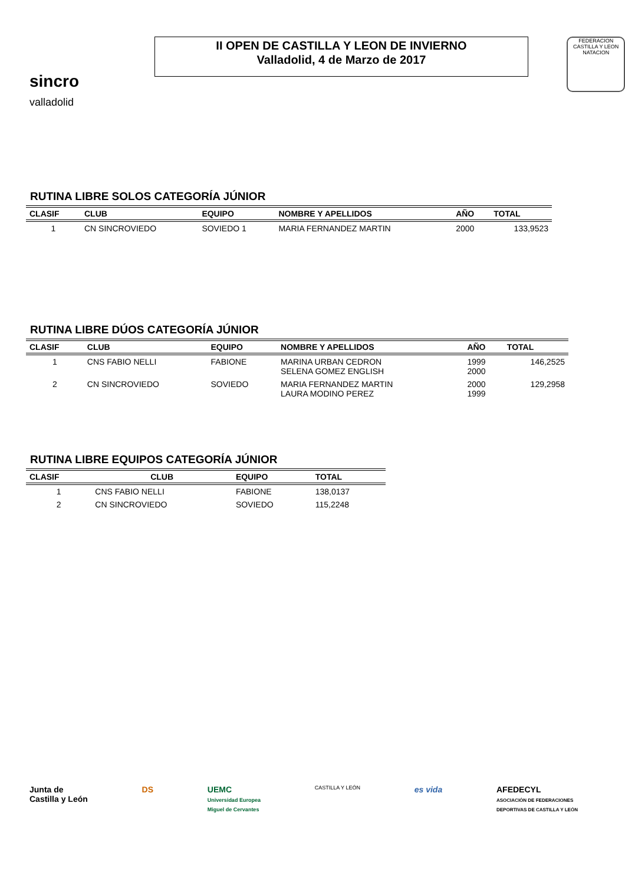sincro
valladolid
II OPEN DE CASTILLA Y LEON DE INVIERNO
Valladolid, 4 de Marzo de 2017
FEDERACION CASTILLA Y LEON NATACION
RUTINA LIBRE SOLOS CATEGORÍA JÚNIOR
| CLASIF | CLUB | EQUIPO | NOMBRE Y APELLIDOS | AÑO | TOTAL |
| --- | --- | --- | --- | --- | --- |
| 1 | CN SINCROVIEDO | SOVIEDO 1 | MARIA FERNANDEZ MARTIN | 2000 | 133,9523 |
RUTINA LIBRE DÚOS CATEGORÍA JÚNIOR
| CLASIF | CLUB | EQUIPO | NOMBRE Y APELLIDOS | AÑO | TOTAL |
| --- | --- | --- | --- | --- | --- |
| 1 | CNS FABIO NELLI | FABIONE | MARINA URBAN CEDRON SELENA GOMEZ ENGLISH | 1999 2000 | 146,2525 |
| 2 | CN SINCROVIEDO | SOVIEDO | MARIA FERNANDEZ MARTIN LAURA MODINO PEREZ | 2000 1999 | 129,2958 |
RUTINA LIBRE EQUIPOS CATEGORÍA JÚNIOR
| CLASIF | CLUB | EQUIPO | TOTAL |
| --- | --- | --- | --- |
| 1 | CNS FABIO NELLI | FABIONE | 138,0137 |
| 2 | CN SINCROVIEDO | SOVIEDO | 115,2248 |
Junta de
Castilla y León
DS UEMC
Universidad Europea
Miguel de Cervantes
CASTILLA Y LEÓN
es vida AFEDECYL
ASOCIACIÓN DE FEDERACIONES
DEPORTIVAS DE CASTILLA Y LEÓN